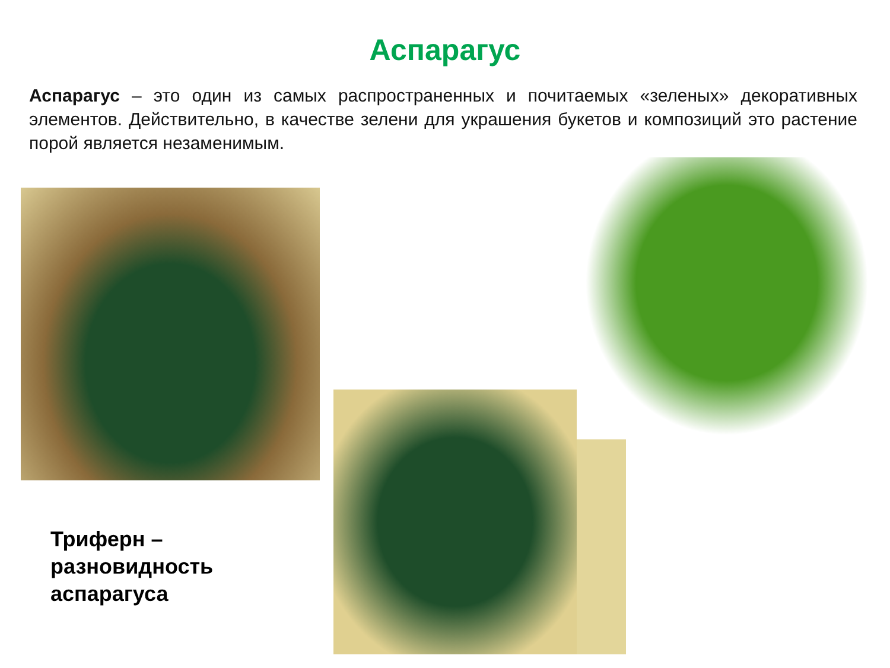Аспарагус
Аспарагус – это один из самых распространенных и почитаемых «зеленых» декоративных элементов. Действительно, в качестве зелени для украшения букетов и композиций это растение порой является незаменимым.
Триферн –
разновидность
аспарагуса